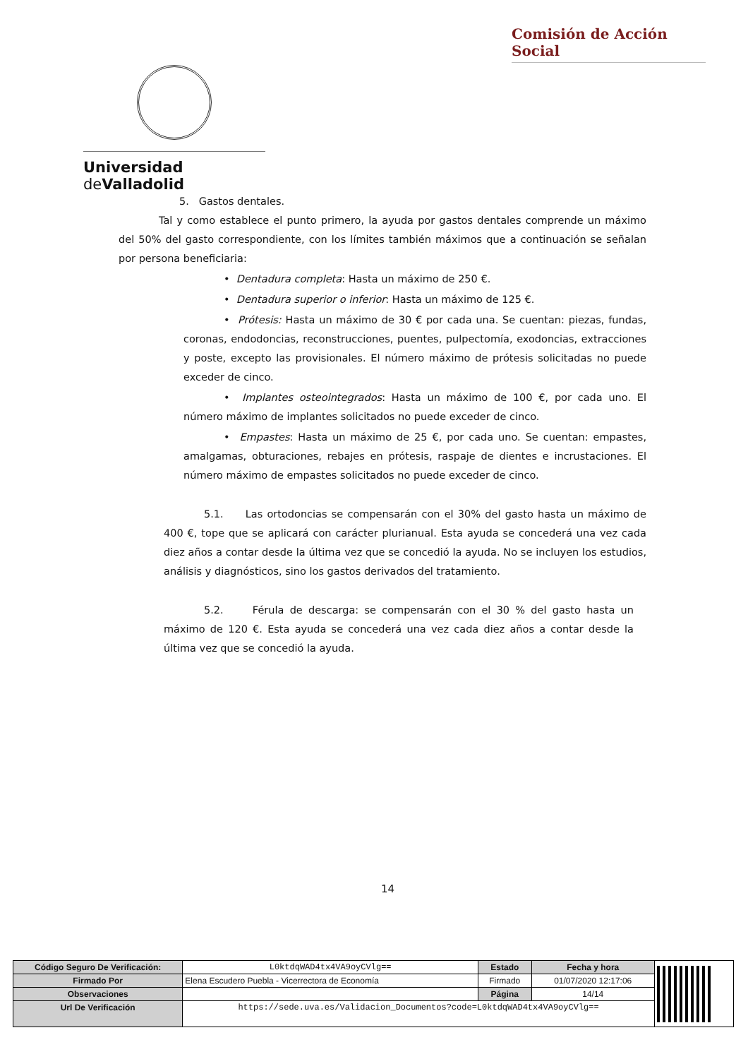Comisión de Acción Social
Universidad de Valladolid
5. Gastos dentales.
Tal y como establece el punto primero, la ayuda por gastos dentales comprende un máximo del 50% del gasto correspondiente, con los límites también máximos que a continuación se señalan por persona beneficiaria:
• Dentadura completa: Hasta un máximo de 250 €.
• Dentadura superior o inferior: Hasta un máximo de 125 €.
• Prótesis: Hasta un máximo de 30 € por cada una. Se cuentan: piezas, fundas, coronas, endodoncias, reconstrucciones, puentes, pulpectomía, exodoncias, extracciones y poste, excepto las provisionales. El número máximo de prótesis solicitadas no puede exceder de cinco.
• Implantes osteointegrados: Hasta un máximo de 100 €, por cada uno. El número máximo de implantes solicitados no puede exceder de cinco.
• Empastes: Hasta un máximo de 25 €, por cada uno. Se cuentan: empastes, amalgamas, obturaciones, rebajes en prótesis, raspaje de dientes e incrustaciones. El número máximo de empastes solicitados no puede exceder de cinco.
5.1. Las ortodoncias se compensarán con el 30% del gasto hasta un máximo de 400 €, tope que se aplicará con carácter plurianual. Esta ayuda se concederá una vez cada diez años a contar desde la última vez que se concedió la ayuda. No se incluyen los estudios, análisis y diagnósticos, sino los gastos derivados del tratamiento.
5.2. Férula de descarga: se compensarán con el 30 % del gasto hasta un máximo de 120 €. Esta ayuda se concederá una vez cada diez años a contar desde la última vez que se concedió la ayuda.
14
| Código Seguro De Verificación: | L0ktdqWAD4tx4VA9oyCVlg== | Estado | Fecha y hora | |
| Firmado Por | Elena Escudero Puebla - Vicerrectora de Economía | Firmado | 01/07/2020 12:17:06 | |
| Observaciones | | Página | 14/14 | |
| Url De Verificación | https://sede.uva.es/Validacion_Documentos?code=L0ktdqWAD4tx4VA9oyCVlg== | | | |